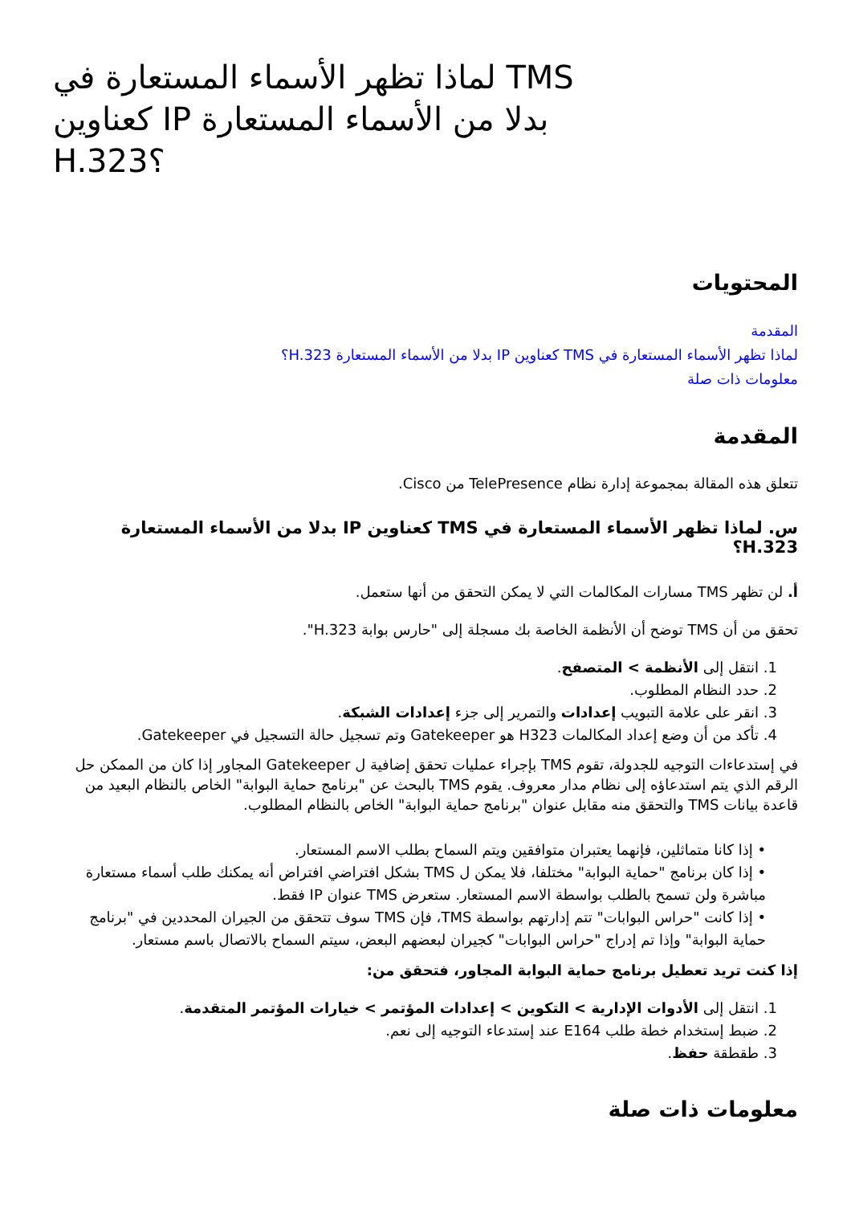لماذا تظهر الأسماء المستعارة في TMS كعناوين IP بدلا من الأسماء المستعارة H.323؟
المحتويات
المقدمة
لماذا تظهر الأسماء المستعارة في TMS كعناوين IP بدلا من الأسماء المستعارة H.323؟
معلومات ذات صلة
المقدمة
تتعلق هذه المقالة بمجموعة إدارة نظام TelePresence من Cisco.
س. لماذا تظهر الأسماء المستعارة في TMS كعناوين IP بدلا من الأسماء المستعارة H.323؟
أ. لن تظهر TMS مسارات المكالمات التي لا يمكن التحقق من أنها ستعمل.
تحقق من أن TMS توضح أن الأنظمة الخاصة بك مسجلة إلى "حارس بوابة H.323".
1. انتقل إلى الأنظمة > المتصفح.
2. حدد النظام المطلوب.
3. انقر على علامة التبويب إعدادات والتمرير إلى جزء إعدادات الشبكة.
4. تأكد من أن وضع إعداد المكالمات H323 هو Gatekeeper وتم تسجيل حالة التسجيل في Gatekeeper.
في إستدعاءات التوجيه للجدولة، تقوم TMS بإجراء عمليات تحقق إضافية ل Gatekeeper المجاور إذا كان من الممكن حل الرقم الذي يتم استدعاؤه إلى نظام مدار معروف. يقوم TMS بالبحث عن "برنامج حماية البوابة" الخاص بالنظام البعيد من قاعدة بيانات TMS والتحقق منه مقابل عنوان "برنامج حماية البوابة" الخاص بالنظام المطلوب.
• إذا كانا متماثلين، فإنهما يعتبران متوافقين ويتم السماح بطلب الاسم المستعار.
• إذا كان برنامج "حماية البوابة" مختلفا، فلا يمكن ل TMS بشكل افتراضي افتراض أنه يمكنك طلب أسماء مستعارة مباشرة ولن تسمح بالطلب بواسطة الاسم المستعار. ستعرض TMS عنوان IP فقط.
• إذا كانت "حراس البوابات" تتم إدارتهم بواسطة TMS، فإن TMS سوف تتحقق من الجيران المحددين في "برنامج حماية البوابة" وإذا تم إدراج "حراس البوابات" كجيران لبعضهم البعض، سيتم السماح بالاتصال باسم مستعار.
إذا كنت تريد تعطيل برنامج حماية البوابة المجاور، فتحقق من:
1. انتقل إلى الأدوات الإدارية > التكوين > إعدادات المؤتمر > خيارات المؤتمر المتقدمة.
2. ضبط إستخدام خطة طلب E164 عند إستدعاء التوجيه إلى نعم.
3. طقطقة حفظ.
معلومات ذات صلة